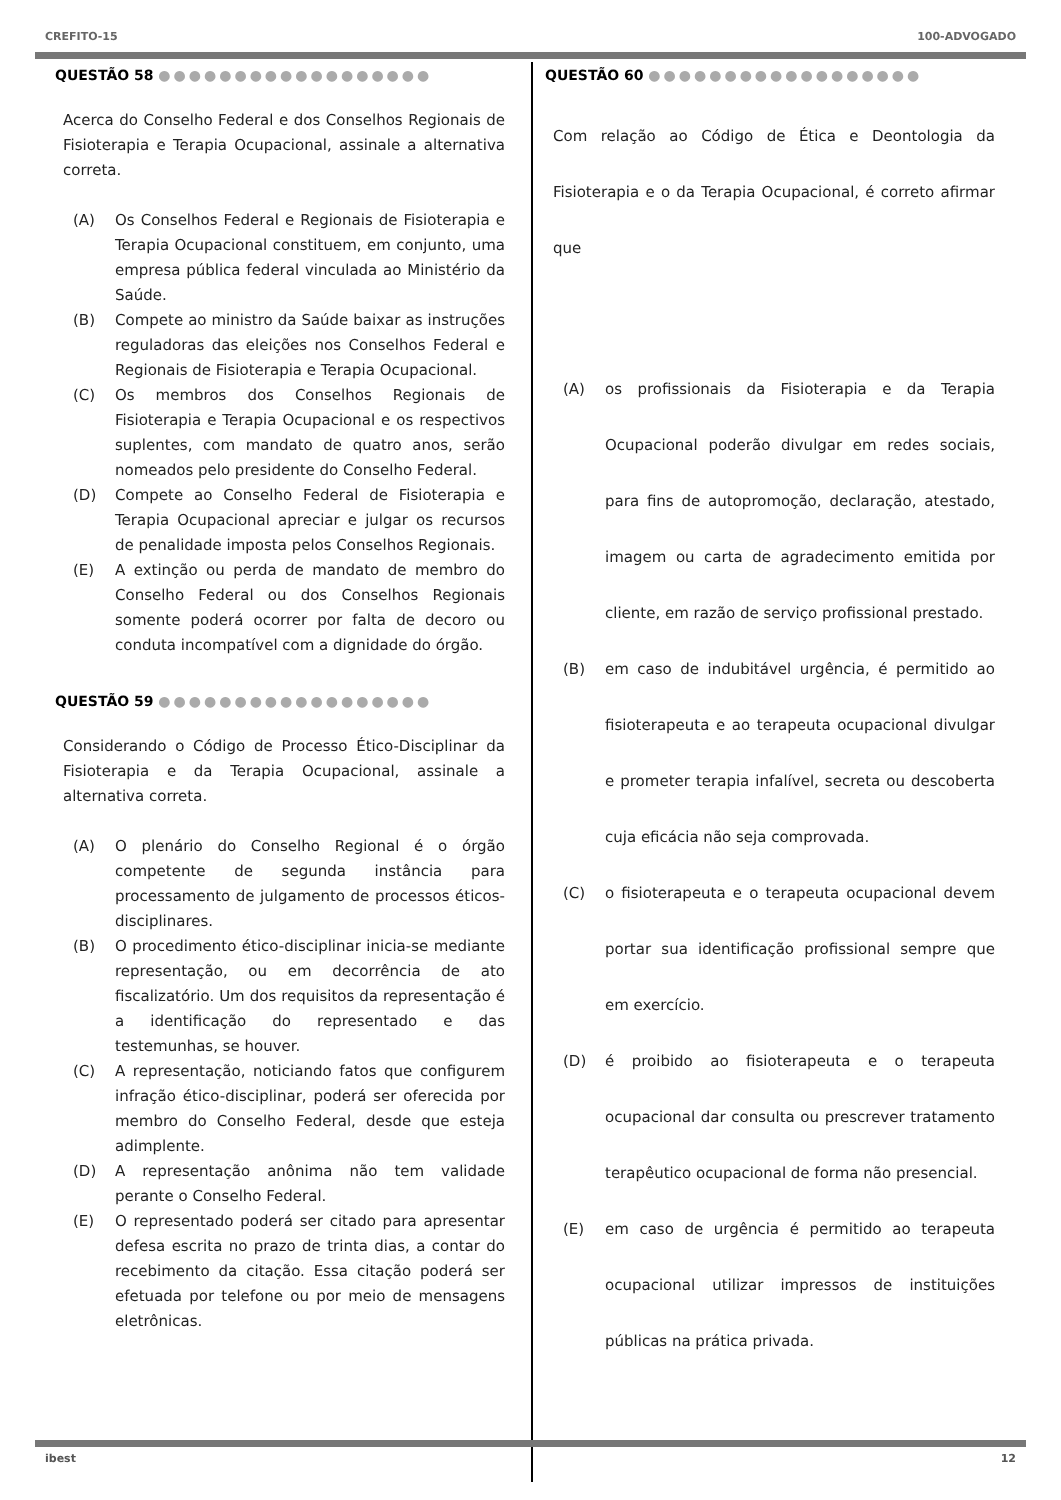CREFITO-15 100-ADVOGADO
QUESTÃO 58 ●●●●●●●●●●●●●●●●●●
Acerca do Conselho Federal e dos Conselhos Regionais de Fisioterapia e Terapia Ocupacional, assinale a alternativa correta.
(A) Os Conselhos Federal e Regionais de Fisioterapia e Terapia Ocupacional constituem, em conjunto, uma empresa pública federal vinculada ao Ministério da Saúde.
(B) Compete ao ministro da Saúde baixar as instruções reguladoras das eleições nos Conselhos Federal e Regionais de Fisioterapia e Terapia Ocupacional.
(C) Os membros dos Conselhos Regionais de Fisioterapia e Terapia Ocupacional e os respectivos suplentes, com mandato de quatro anos, serão nomeados pelo presidente do Conselho Federal.
(D) Compete ao Conselho Federal de Fisioterapia e Terapia Ocupacional apreciar e julgar os recursos de penalidade imposta pelos Conselhos Regionais.
(E) A extinção ou perda de mandato de membro do Conselho Federal ou dos Conselhos Regionais somente poderá ocorrer por falta de decoro ou conduta incompatível com a dignidade do órgão.
QUESTÃO 59 ●●●●●●●●●●●●●●●●●●
Considerando o Código de Processo Ético-Disciplinar da Fisioterapia e da Terapia Ocupacional, assinale a alternativa correta.
(A) O plenário do Conselho Regional é o órgão competente de segunda instância para processamento de julgamento de processos éticos-disciplinares.
(B) O procedimento ético-disciplinar inicia-se mediante representação, ou em decorrência de ato fiscalizatório. Um dos requisitos da representação é a identificação do representado e das testemunhas, se houver.
(C) A representação, noticiando fatos que configurem infração ético-disciplinar, poderá ser oferecida por membro do Conselho Federal, desde que esteja adimplente.
(D) A representação anônima não tem validade perante o Conselho Federal.
(E) O representado poderá ser citado para apresentar defesa escrita no prazo de trinta dias, a contar do recebimento da citação. Essa citação poderá ser efetuada por telefone ou por meio de mensagens eletrônicas.
QUESTÃO 60 ●●●●●●●●●●●●●●●●●●
Com relação ao Código de Ética e Deontologia da Fisioterapia e o da Terapia Ocupacional, é correto afirmar que
(A) os profissionais da Fisioterapia e da Terapia Ocupacional poderão divulgar em redes sociais, para fins de autopromoção, declaração, atestado, imagem ou carta de agradecimento emitida por cliente, em razão de serviço profissional prestado.
(B) em caso de indubitável urgência, é permitido ao fisioterapeuta e ao terapeuta ocupacional divulgar e prometer terapia infalível, secreta ou descoberta cuja eficácia não seja comprovada.
(C) o fisioterapeuta e o terapeuta ocupacional devem portar sua identificação profissional sempre que em exercício.
(D) é proibido ao fisioterapeuta e o terapeuta ocupacional dar consulta ou prescrever tratamento terapêutico ocupacional de forma não presencial.
(E) em caso de urgência é permitido ao terapeuta ocupacional utilizar impressos de instituições públicas na prática privada.
ibest 12